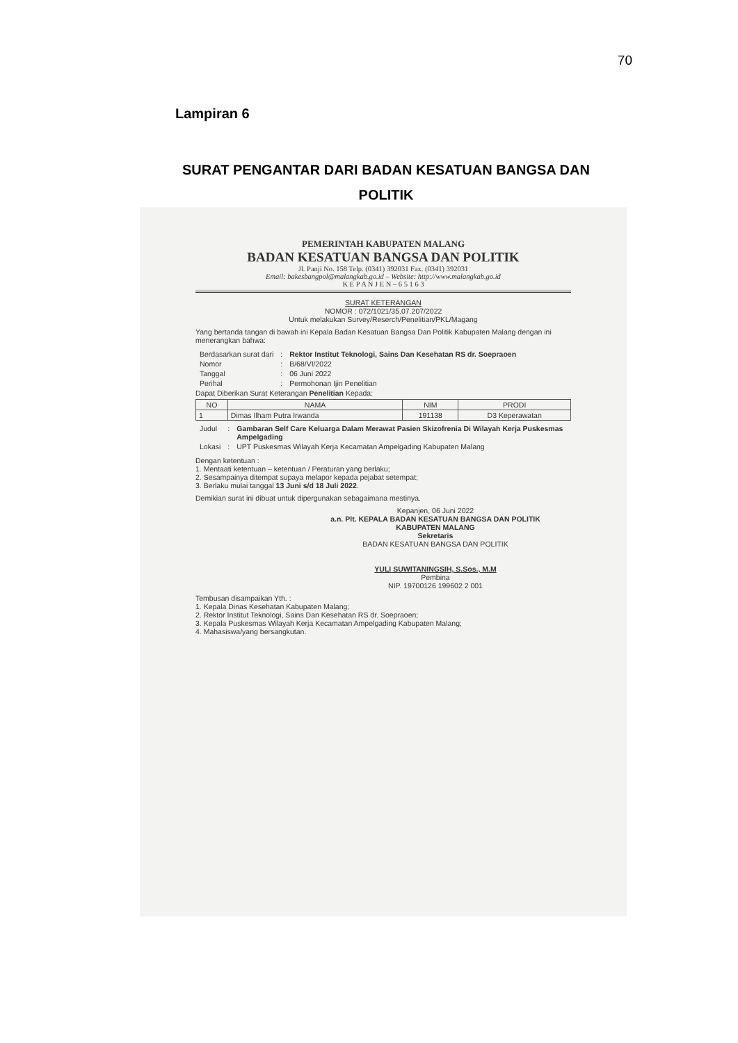70
Lampiran 6
SURAT PENGANTAR DARI BADAN KESATUAN BANGSA DAN POLITIK
PEMERINTAH KABUPATEN MALANG
BADAN KESATUAN BANGSA DAN POLITIK
Jl. Panji No. 158 Telp. (0341) 392031 Fax. (0341) 392031
Email: bakesbangpol@malangkab.go.id – Website: http://www.malangkab.go.id
K E P A N J E N – 6 5 1 6 3
SURAT KETERANGAN
NOMOR : 072/1021/35.07.207/2022
Untuk melakukan Survey/Reserch/Penelitian/PKL/Magang
Yang bertanda tangan di bawah ini Kepala Badan Kesatuan Bangsa Dan Politik Kabupaten Malang dengan ini menerangkan bahwa:
| Berdasarkan surat dari | : | Rektor Institut Teknologi, Sains Dan Kesehatan RS dr. Soepraoen |
| Nomor | : | B/68/VI/2022 |
| Tanggal | : | 06 Juni 2022 |
| Perihal | : | Permohonan Ijin Penelitian |
Dapat Diberikan Surat Keterangan Penelitian Kepada:
| NO | NAMA | NIM | PRODI |
| --- | --- | --- | --- |
| 1 | Dimas Ilham Putra Irwanda | 191138 | D3 Keperawatan |
| Judul | : | Gambaran Self Care Keluarga Dalam Merawat Pasien Skizofrenia Di Wilayah Kerja Puskesmas Ampelgading |
| Lokasi | : | UPT Puskesmas Wilayah Kerja Kecamatan Ampelgading Kabupaten Malang |
Dengan ketentuan :
1. Mentaati ketentuan – ketentuan / Peraturan yang berlaku;
2. Sesampainya ditempat supaya melapor kepada pejabat setempat;
3. Berlaku mulai tanggal 13 Juni s/d 18 Juli 2022.
Demikian surat ini dibuat untuk dipergunakan sebagaimana mestinya.
Kepanjen, 06 Juni 2022
a.n. Plt. KEPALA BADAN KESATUAN BANGSA DAN POLITIK
KABUPATEN MALANG
Sekretaris
BADAN KESATUAN BANGSA DAN POLITIK
YULI SUWITANINGSIH, S.Sos., M.M
Pembina
NIP. 19700126 199602 2 001
Tembusan disampaikan Yth. :
1. Kepala Dinas Kesehatan Kabupaten Malang;
2. Rektor Institut Teknologi, Sains Dan Kesehatan RS dr. Soepraoen;
3. Kepala Puskesmas Wilayah Kerja Kecamatan Ampelgading Kabupaten Malang;
4. Mahasiswa/yang bersangkutan.